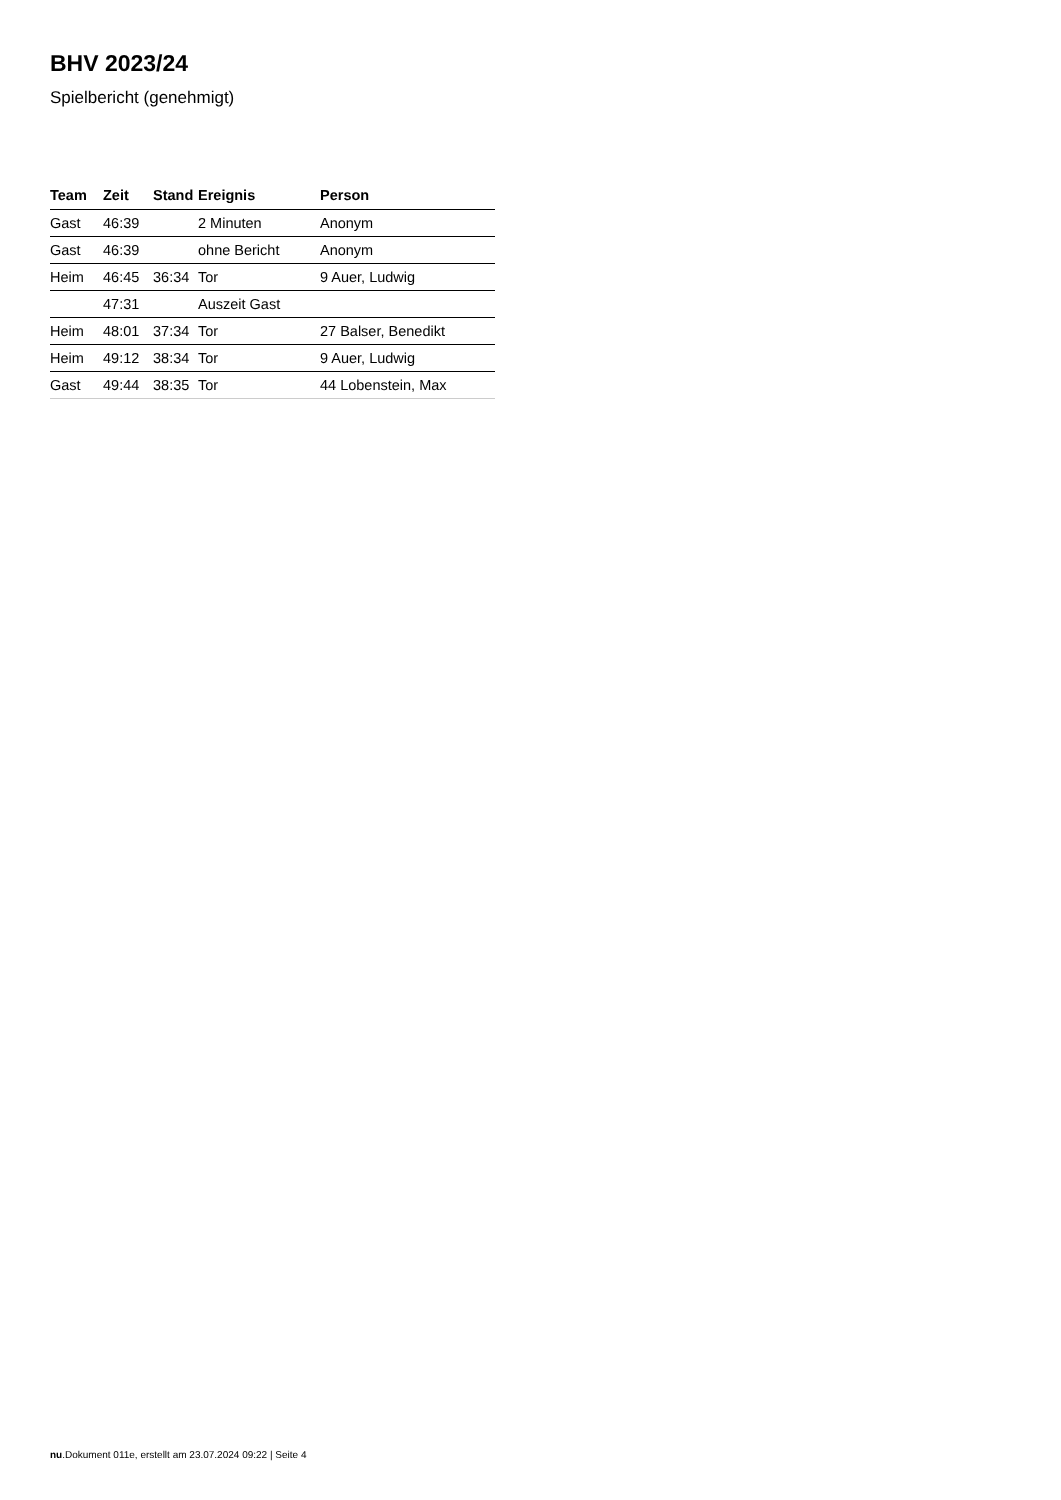BHV 2023/24
Spielbericht (genehmigt)
| Team | Zeit | Stand | Ereignis | Person |
| --- | --- | --- | --- | --- |
| Gast | 46:39 | | 2 Minuten | Anonym |
| Gast | 46:39 | | ohne Bericht | Anonym |
| Heim | 46:45 | 36:34 | Tor | 9 Auer, Ludwig |
| | 47:31 | | Auszeit Gast | |
| Heim | 48:01 | 37:34 | Tor | 27 Balser, Benedikt |
| Heim | 49:12 | 38:34 | Tor | 9 Auer, Ludwig |
| Gast | 49:44 | 38:35 | Tor | 44 Lobenstein, Max |
nu.Dokument 011e, erstellt am 23.07.2024 09:22 | Seite 4